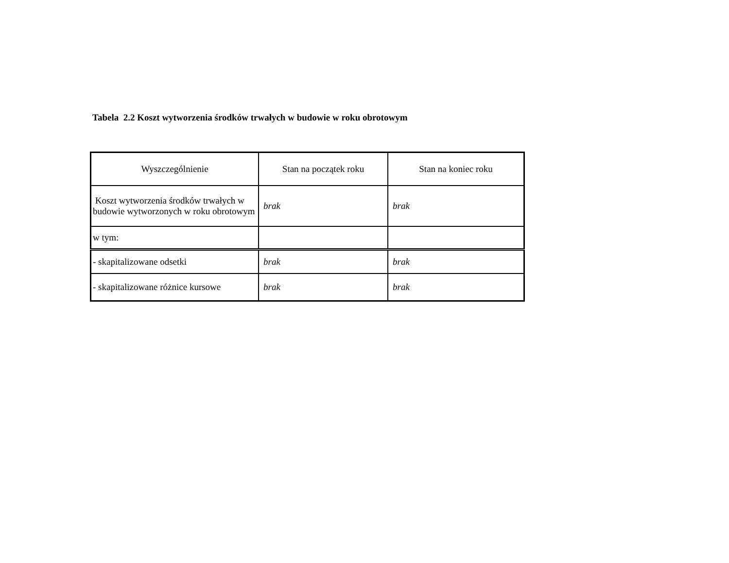Tabela 2.2 Koszt wytworzenia środków trwałych w budowie w roku obrotowym
| Wyszczególnienie | Stan na początek roku | Stan na koniec roku |
| --- | --- | --- |
| Koszt wytworzenia środków trwałych w budowie wytworzonych w roku obrotowym | brak | brak |
| w tym: | | |
| - skapitalizowane odsetki | brak | brak |
| - skapitalizowane różnice kursowe | brak | brak |